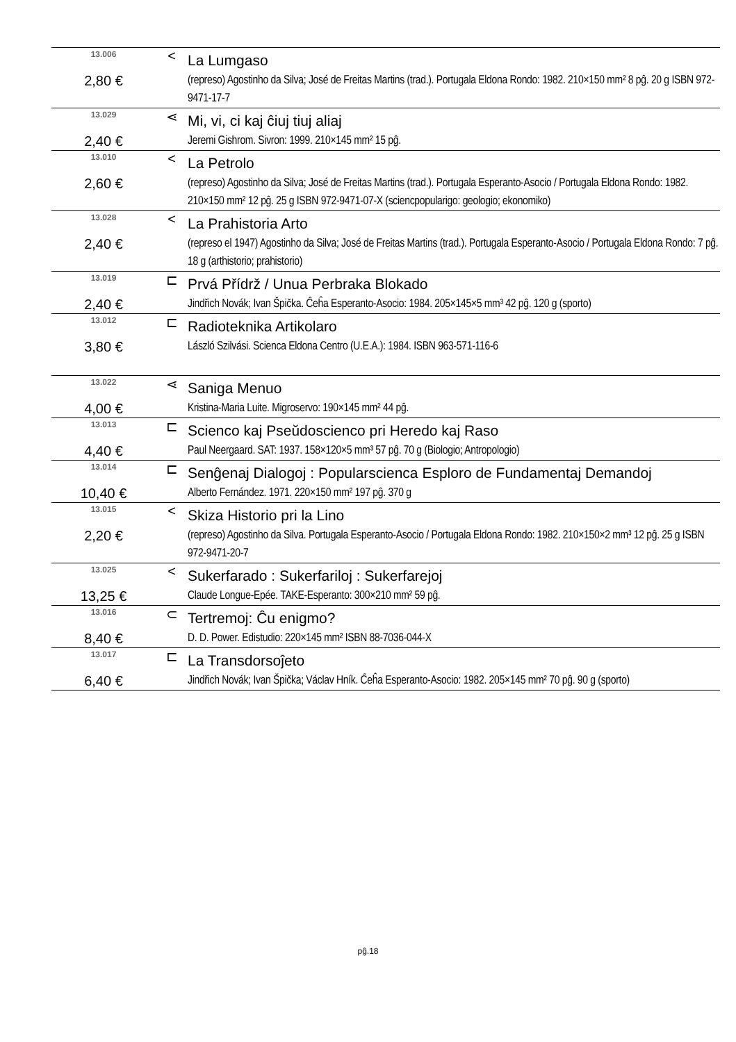| 13.006 | < | La Lumgaso |
| 2,80 € | | (represo) Agostinho da Silva; José de Freitas Martins (trad.). Portugala Eldona Rondo: 1982. 210×150 mm² 8 pĝ. 20 g ISBN 972-9471-17-7 |
| 13.029 | ⋖ | Mi, vi, ci kaj ĉiuj tiuj aliaj |
| 2,40 € | | Jeremi Gishrom. Sivron: 1999. 210×145 mm² 15 pĝ. |
| 13.010 | < | La Petrolo |
| 2,60 € | | (represo) Agostinho da Silva; José de Freitas Martins (trad.). Portugala Esperanto-Asocio / Portugala Eldona Rondo: 1982. 210×150 mm² 12 pĝ. 25 g ISBN 972-9471-07-X (sciencpopularigo: geologio; ekonomiko) |
| 13.028 | < | La Prahistoria Arto |
| 2,40 € | | (represo el 1947) Agostinho da Silva; José de Freitas Martins (trad.). Portugala Esperanto-Asocio / Portugala Eldona Rondo: 7 pĝ. 18 g (arthistorio; prahistorio) |
| 13.019 | ⊏ | Prvá Přídrž / Unua Perbraka Blokado |
| 2,40 € | | Jindřich Novák; Ivan Špička. Ĉeĥa Esperanto-Asocio: 1984. 205×145×5 mm³ 42 pĝ. 120 g (sporto) |
| 13.012 | ⊏ | Radioteknika Artikolaro |
| 3,80 € | | László Szilvási. Scienca Eldona Centro (U.E.A.): 1984. ISBN 963-571-116-6 |
| 13.022 | ⋖ | Saniga Menuo |
| 4,00 € | | Kristina-Maria Luite. Migroservo: 190×145 mm² 44 pĝ. |
| 13.013 | ⊏ | Scienco kaj Pseŭdoscienco pri Heredo kaj Raso |
| 4,40 € | | Paul Neergaard. SAT: 1937. 158×120×5 mm³ 57 pĝ. 70 g (Biologio; Antropologio) |
| 13.014 | ⊏ | Senĝenaj Dialogoj : Popularscienca Esploro de Fundamentaj Demandoj |
| 10,40 € | | Alberto Fernández. 1971. 220×150 mm² 197 pĝ. 370 g |
| 13.015 | < | Skiza Historio pri la Lino |
| 2,20 € | | (represo) Agostinho da Silva. Portugala Esperanto-Asocio / Portugala Eldona Rondo: 1982. 210×150×2 mm³ 12 pĝ. 25 g ISBN 972-9471-20-7 |
| 13.025 | < | Sukerfarado : Sukerfariloj : Sukerfarejoj |
| 13,25 € | | Claude Longue-Epée. TAKE-Esperanto: 300×210 mm² 59 pĝ. |
| 13.016 | ⊂ | Tertremoj: Ĉu enigmo? |
| 8,40 € | | D. D. Power. Edistudio: 220×145 mm² ISBN 88-7036-044-X |
| 13.017 | ⊏ | La Transdorsoĵeto |
| 6,40 € | | Jindřich Novák; Ivan Špička; Václav Hník. Ĉeĥa Esperanto-Asocio: 1982. 205×145 mm² 70 pĝ. 90 g (sporto) |
pĝ.18